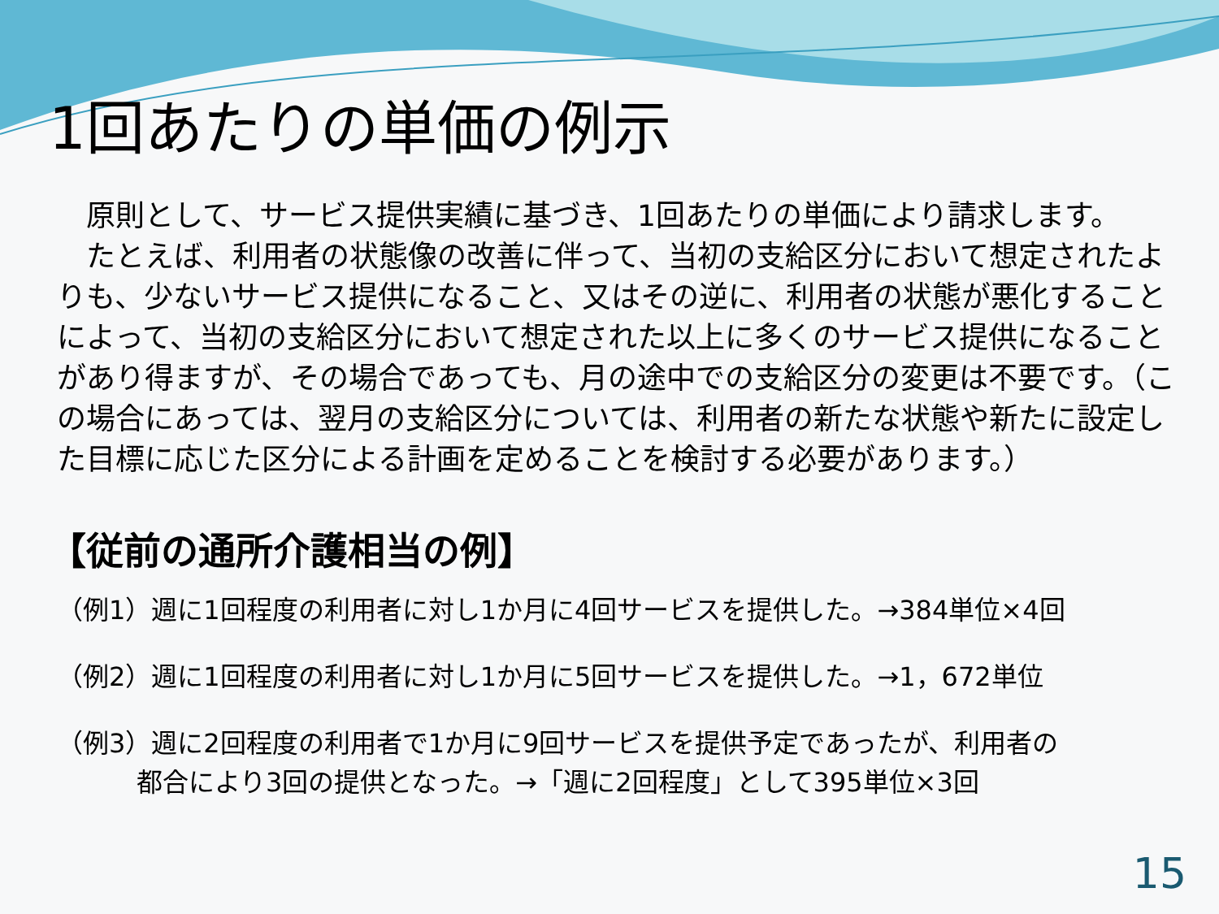1回あたりの単価の例示
　原則として、サービス提供実績に基づき、1回あたりの単価により請求します。
　たとえば、利用者の状態像の改善に伴って、当初の支給区分において想定されたよりも、少ないサービス提供になること、又はその逆に、利用者の状態が悪化することによって、当初の支給区分において想定された以上に多くのサービス提供になることがあり得ますが、その場合であっても、月の途中での支給区分の変更は不要です。（この場合にあっては、翌月の支給区分については、利用者の新たな状態や新たに設定した目標に応じた区分による計画を定めることを検討する必要があります。）
【従前の通所介護相当の例】
（例1）週に1回程度の利用者に対し1か月に4回サービスを提供した。→384単位×4回
（例2）週に1回程度の利用者に対し1か月に5回サービスを提供した。→1，672単位
（例3）週に2回程度の利用者で1か月に9回サービスを提供予定であったが、利用者の
都合により3回の提供となった。→「週に2回程度」として395単位×3回
15